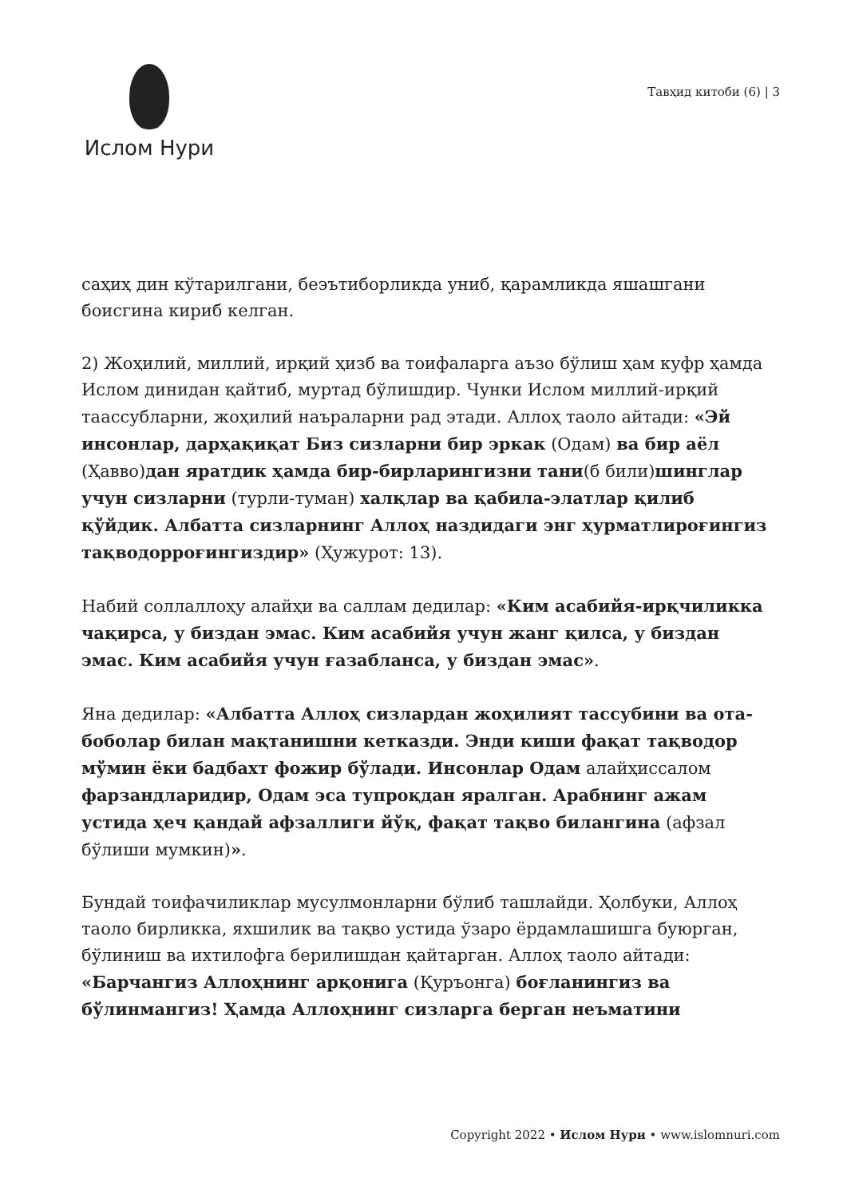Ислом Нури
Тавҳид китоби (6) | 3
саҳиҳ дин кўтарилгани, беэътиборликда униб, қарамликда яшашгани боисгина кириб келган.
2) Жоҳилий, миллий, ирқий ҳизб ва тоифаларга аъзо бўлиш ҳам куфр ҳамда Ислом динидан қайтиб, муртад бўлишдир. Чунки Ислом миллий-ирқий тааccубларни, жоҳилий наъраларни рад этади. Аллоҳ таоло айтади: «Эй инсонлар, дарҳақиқат Биз сизларни бир эркак (Одам) ва бир аёл (Ҳавво)дан яратдик ҳамда бир-бирларингизни тани(б били)шинглар учун сизларни (турли-туман) халқлар ва қабила-элатлар қилиб қўйдик. Албатта сизларнинг Аллоҳ наздидаги энг ҳурматлироғингиз тақводорроғингиздир» (Ҳужурот: 13).
Набий соллаллоҳу алайҳи ва саллам дедилар: «Ким асабийя-ирқчиликка чақирса, у биздан эмас. Ким асабийя учун жанг қилса, у биздан эмас. Ким асабийя учун ғазабланса, у биздан эмас».
Яна дедилар: «Албатта Аллоҳ сизлардан жоҳилият тассубини ва ота-боболар билан мақтанишни кетказди. Энди киши фақат тақводор мўмин ёки бадбахт фожир бўлади. Инсонлар Одам алайҳиссалом фарзандларидир, Одам эса тупроқдан яралган. Арабнинг ажам устида ҳеч қандай афзаллиги йўқ, фақат тақво билангина (афзал бўлиши мумкин)».
Бундай тоифачиликлар мусулмонларни бўлиб ташлайди. Ҳолбуки, Аллоҳ таоло бирликка, яхшилик ва тақво устида ўзаро ёрдамлашишга буюрган, бўлиниш ва ихтилофга берилишдан қайтарган. Аллоҳ таоло айтади: «Барчангиз Аллоҳнинг арқонига (Қуръонга) боғланингиз ва бўлинмангиз! Ҳамда Аллоҳнинг сизларга берган неъматини
Copyright 2022 • Ислом Нури • www.islomnuri.com